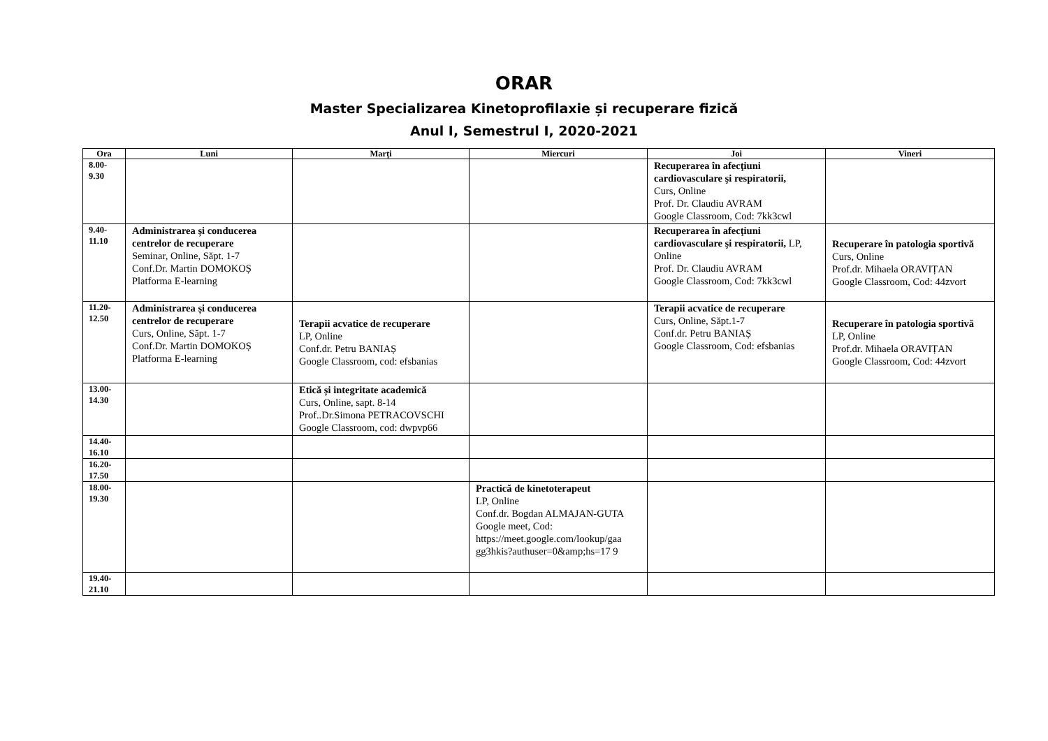ORAR
Master Specializarea Kinetoprofilaxie și recuperare fizică
Anul I, Semestrul I, 2020-2021
| Ora | Luni | Marți | Miercuri | Joi | Vineri |
| --- | --- | --- | --- | --- | --- |
| 8.00- 9.30 | | | | Recuperarea în afecţiuni cardiovasculare şi respiratorii, Curs, Online Prof. Dr. Claudiu AVRAM Google Classroom, Cod: 7kk3cwl | |
| 9.40- 11.10 | Administrarea și conducerea centrelor de recuperare Seminar, Online, Săpt. 1-7 Conf.Dr. Martin DOMOKOȘ Platforma E-learning | | | Recuperarea în afecţiuni cardiovasculare şi respiratorii, LP, Online Prof. Dr. Claudiu AVRAM Google Classroom, Cod: 7kk3cwl | Recuperare în patologia sportivă Curs, Online Prof.dr. Mihaela ORAVIȚAN Google Classroom, Cod: 44zvort |
| 11.20- 12.50 | Administrarea și conducerea centrelor de recuperare Curs, Online, Săpt. 1-7 Conf.Dr. Martin DOMOKOȘ Platforma E-learning | Terapii acvatice de recuperare LP, Online Conf.dr. Petru BANIAȘ Google Classroom, cod: efsbanias | | Terapii acvatice de recuperare Curs, Online, Săpt.1-7 Conf.dr. Petru BANIAȘ Google Classroom, Cod: efsbanias | Recuperare în patologia sportivă LP, Online Prof.dr. Mihaela ORAVIȚAN Google Classroom, Cod: 44zvort |
| 13.00- 14.30 | | Etică și integritate academică Curs, Online, sapt. 8-14 Prof..Dr.Simona PETRACOVSCHI Google Classroom, cod: dwpvp66 | | | |
| 14.40- 16.10 | | | | | |
| 16.20- 17.50 | | | | | |
| 18.00- 19.30 | | | Practică de kinetoterapeut LP, Online Conf.dr. Bogdan ALMAJAN-GUTA Google meet, Cod: https://meet.google.com/lookup/gaa gg3hkis?authuser=0&amp;hs=17 9 | | |
| 19.40- 21.10 | | | | | |